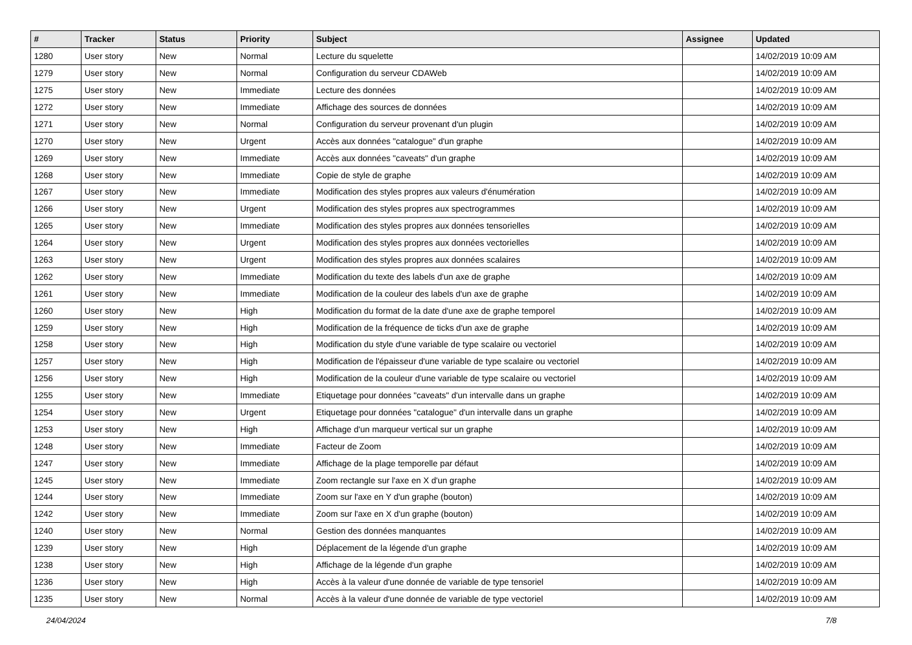| # | Tracker | Status | Priority | Subject | Assignee | Updated |
| --- | --- | --- | --- | --- | --- | --- |
| 1280 | User story | New | Normal | Lecture du squelette | | 14/02/2019 10:09 AM |
| 1279 | User story | New | Normal | Configuration du serveur CDAWeb | | 14/02/2019 10:09 AM |
| 1275 | User story | New | Immediate | Lecture des données | | 14/02/2019 10:09 AM |
| 1272 | User story | New | Immediate | Affichage des sources de données | | 14/02/2019 10:09 AM |
| 1271 | User story | New | Normal | Configuration du serveur provenant d'un plugin | | 14/02/2019 10:09 AM |
| 1270 | User story | New | Urgent | Accès aux données "catalogue" d'un graphe | | 14/02/2019 10:09 AM |
| 1269 | User story | New | Immediate | Accès aux données "caveats" d'un graphe | | 14/02/2019 10:09 AM |
| 1268 | User story | New | Immediate | Copie de style de graphe | | 14/02/2019 10:09 AM |
| 1267 | User story | New | Immediate | Modification des styles propres aux valeurs d'énumération | | 14/02/2019 10:09 AM |
| 1266 | User story | New | Urgent | Modification des styles propres aux spectrogrammes | | 14/02/2019 10:09 AM |
| 1265 | User story | New | Immediate | Modification des styles propres aux données tensorielles | | 14/02/2019 10:09 AM |
| 1264 | User story | New | Urgent | Modification des styles propres aux données vectorielles | | 14/02/2019 10:09 AM |
| 1263 | User story | New | Urgent | Modification des styles propres aux données scalaires | | 14/02/2019 10:09 AM |
| 1262 | User story | New | Immediate | Modification du texte des labels d'un axe de graphe | | 14/02/2019 10:09 AM |
| 1261 | User story | New | Immediate | Modification de la couleur des labels d'un axe de graphe | | 14/02/2019 10:09 AM |
| 1260 | User story | New | High | Modification du format de la date d'une axe de graphe temporel | | 14/02/2019 10:09 AM |
| 1259 | User story | New | High | Modification de la fréquence de ticks d'un axe de graphe | | 14/02/2019 10:09 AM |
| 1258 | User story | New | High | Modification du style d'une variable de type scalaire ou vectoriel | | 14/02/2019 10:09 AM |
| 1257 | User story | New | High | Modification de l'épaisseur d'une variable de type scalaire ou vectoriel | | 14/02/2019 10:09 AM |
| 1256 | User story | New | High | Modification de la couleur d'une variable de type scalaire ou vectoriel | | 14/02/2019 10:09 AM |
| 1255 | User story | New | Immediate | Etiquetage pour données "caveats" d'un intervalle dans un graphe | | 14/02/2019 10:09 AM |
| 1254 | User story | New | Urgent | Etiquetage pour données "catalogue" d'un intervalle dans un graphe | | 14/02/2019 10:09 AM |
| 1253 | User story | New | High | Affichage d'un marqueur vertical sur un graphe | | 14/02/2019 10:09 AM |
| 1248 | User story | New | Immediate | Facteur de Zoom | | 14/02/2019 10:09 AM |
| 1247 | User story | New | Immediate | Affichage de la plage temporelle par défaut | | 14/02/2019 10:09 AM |
| 1245 | User story | New | Immediate | Zoom rectangle sur l'axe en X d'un graphe | | 14/02/2019 10:09 AM |
| 1244 | User story | New | Immediate | Zoom sur l'axe en Y d'un graphe (bouton) | | 14/02/2019 10:09 AM |
| 1242 | User story | New | Immediate | Zoom sur l'axe en X d'un graphe (bouton) | | 14/02/2019 10:09 AM |
| 1240 | User story | New | Normal | Gestion des données manquantes | | 14/02/2019 10:09 AM |
| 1239 | User story | New | High | Déplacement de la légende d'un graphe | | 14/02/2019 10:09 AM |
| 1238 | User story | New | High | Affichage de la légende d'un graphe | | 14/02/2019 10:09 AM |
| 1236 | User story | New | High | Accès à la valeur d'une donnée de variable de type tensoriel | | 14/02/2019 10:09 AM |
| 1235 | User story | New | Normal | Accès à la valeur d'une donnée de variable de type vectoriel | | 14/02/2019 10:09 AM |
24/04/2024 7/8